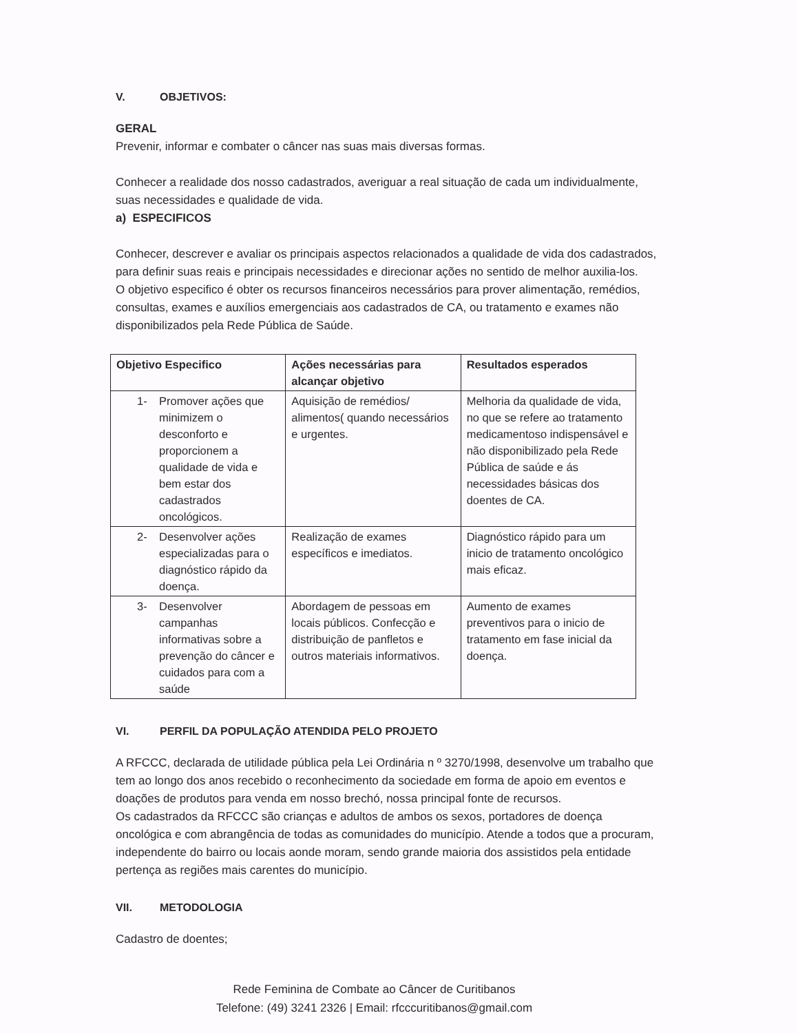V. OBJETIVOS:
GERAL
Prevenir, informar e combater o câncer nas suas mais diversas formas.
Conhecer a realidade dos nosso cadastrados, averiguar a real situação de cada um individualmente, suas necessidades e qualidade de vida.
a) ESPECIFICOS
Conhecer, descrever e avaliar os principais aspectos relacionados a qualidade de vida dos cadastrados, para definir suas reais e principais necessidades e direcionar ações no sentido de melhor auxilia-los.
O objetivo especifico é obter os recursos financeiros necessários para prover alimentação, remédios, consultas, exames e auxílios emergenciais aos cadastrados de CA, ou tratamento e exames não disponibilizados pela Rede Pública de Saúde.
| Objetivo Especifico | Ações necessárias para alcançar objetivo | Resultados esperados |
| --- | --- | --- |
| 1- Promover ações que minimizem o desconforto e proporcionem a qualidade de vida e bem estar dos cadastrados oncológicos. | Aquisição de remédios/ alimentos( quando necessários e urgentes. | Melhoria da qualidade de vida, no que se refere ao tratamento medicamentoso indispensável e não disponibilizado pela Rede Pública de saúde e ás necessidades básicas dos doentes de CA. |
| 2- Desenvolver ações especializadas para o diagnóstico rápido da doença. | Realização de exames específicos e imediatos. | Diagnóstico rápido para um inicio de tratamento oncológico mais eficaz. |
| 3- Desenvolver campanhas informativas sobre a prevenção do câncer e cuidados para com a saúde | Abordagem de pessoas em locais públicos. Confecção e distribuição de panfletos e outros materiais informativos. | Aumento de exames preventivos para o inicio de tratamento em fase inicial da doença. |
VI. PERFIL DA POPULAÇÃO ATENDIDA PELO PROJETO
A RFCCC, declarada de utilidade pública pela Lei Ordinária n º 3270/1998, desenvolve um trabalho que tem ao longo dos anos recebido o reconhecimento da sociedade em forma de apoio em eventos e doações de produtos para venda em nosso brechó, nossa principal fonte de recursos.
Os cadastrados da RFCCC são crianças e adultos de ambos os sexos, portadores de doença oncológica e com abrangência de todas as comunidades do município. Atende a todos que a procuram, independente do bairro ou locais aonde moram, sendo grande maioria dos assistidos pela entidade pertença as regiões mais carentes do município.
VII. METODOLOGIA
Cadastro de doentes;
Rede Feminina de Combate ao Câncer de Curitibanos
Telefone: (49) 3241 2326 | Email: rfcccuritibanos@gmail.com